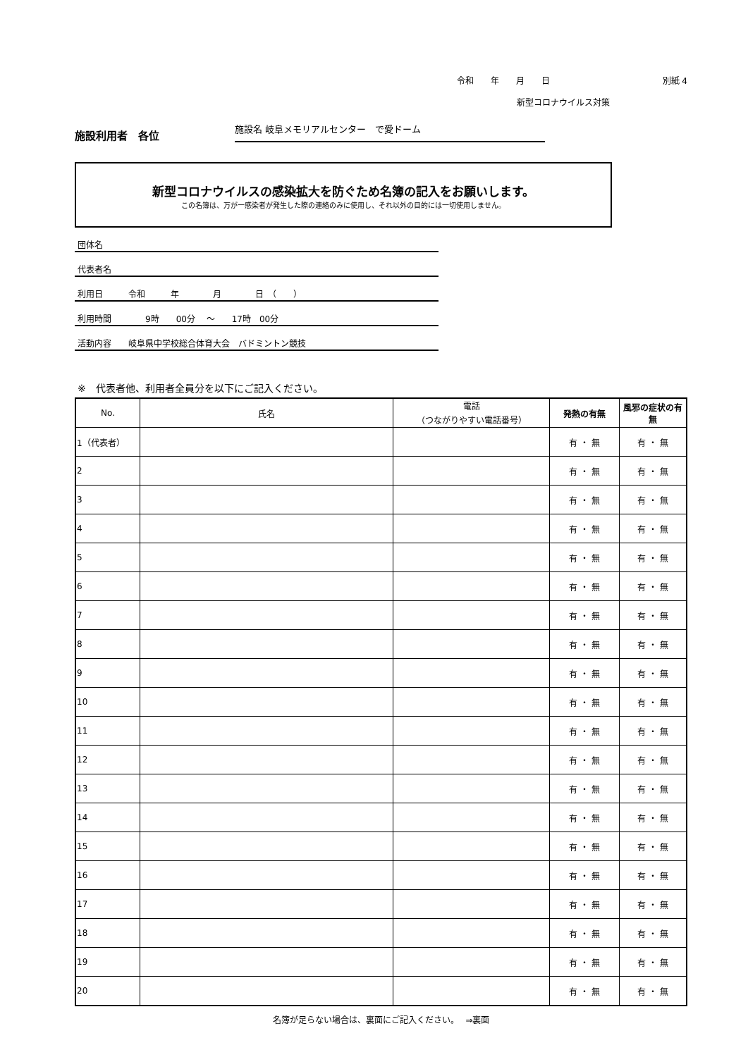令和　　年　　月　　日 別紙 4
新型コロナウイルス対策
施設利用者　各位
施設名 岐阜メモリアルセンター　で愛ドーム
新型コロナウイルスの感染拡大を防ぐため名簿の記入をお願いします。
この名簿は、万が一感染者が発生した際の連絡のみに使用し、それ以外の目的には一切使用しません。
団体名
代表者名
利用日　　　令和　　　年　　　　月　　　　日　（　　）
利用時間　　　　9時　　00分　 ～　　17時　00分
活動内容　　岐阜県中学校総合体育大会　バドミントン競技
※　代表者他、利用者全員分を以下にご記入ください。
| No. | 氏名 | 電話 （つながりやすい電話番号） | 発熱の有無 | 風邪の症状の有無 |
| --- | --- | --- | --- | --- |
| 1（代表者） | | | 有 ・ 無 | 有 ・ 無 |
| 2 | | | 有 ・ 無 | 有 ・ 無 |
| 3 | | | 有 ・ 無 | 有 ・ 無 |
| 4 | | | 有 ・ 無 | 有 ・ 無 |
| 5 | | | 有 ・ 無 | 有 ・ 無 |
| 6 | | | 有 ・ 無 | 有 ・ 無 |
| 7 | | | 有 ・ 無 | 有 ・ 無 |
| 8 | | | 有 ・ 無 | 有 ・ 無 |
| 9 | | | 有 ・ 無 | 有 ・ 無 |
| 10 | | | 有 ・ 無 | 有 ・ 無 |
| 11 | | | 有 ・ 無 | 有 ・ 無 |
| 12 | | | 有 ・ 無 | 有 ・ 無 |
| 13 | | | 有 ・ 無 | 有 ・ 無 |
| 14 | | | 有 ・ 無 | 有 ・ 無 |
| 15 | | | 有 ・ 無 | 有 ・ 無 |
| 16 | | | 有 ・ 無 | 有 ・ 無 |
| 17 | | | 有 ・ 無 | 有 ・ 無 |
| 18 | | | 有 ・ 無 | 有 ・ 無 |
| 19 | | | 有 ・ 無 | 有 ・ 無 |
| 20 | | | 有 ・ 無 | 有 ・ 無 |
名簿が足らない場合は、裏面にご記入ください。　 ⇒裏面